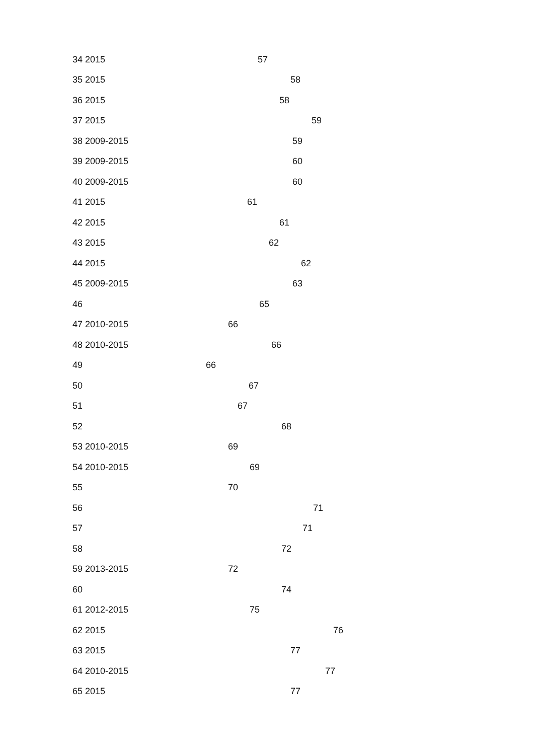34 2015 57
35 2015 58
36 2015 58
37 2015 59
38 2009-2015 59
39 2009-2015 60
40 2009-2015 60
41 2015 61
42 2015 61
43 2015 62
44 2015 62
45 2009-2015 63
46 65
47 2010-2015 66
48 2010-2015 66
49 66
50 67
51 67
52 68
53 2010-2015 69
54 2010-2015 69
55 70
56 71
57 71
58 72
59 2013-2015 72
60 74
61 2012-2015 75
62 2015 76
63 2015 77
64 2010-2015 77
65 2015 77